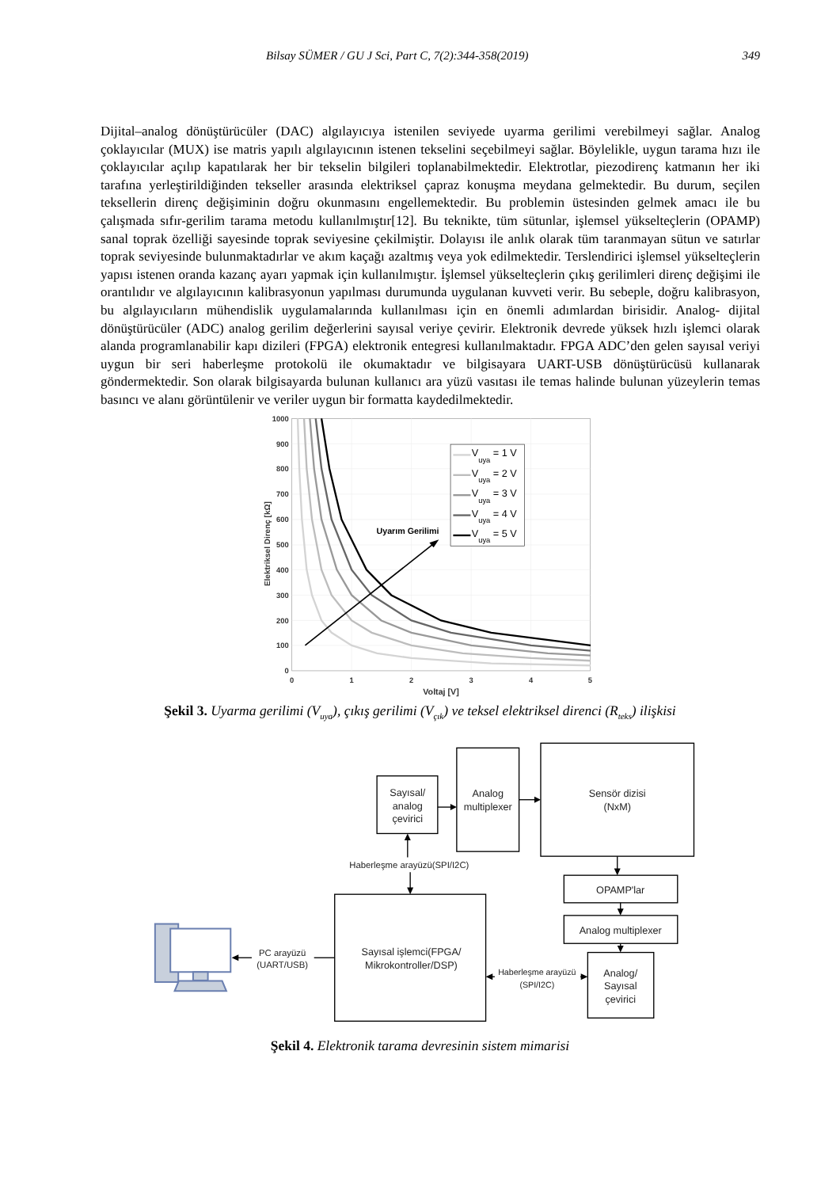Bilsay SÜMER / GU J Sci, Part C, 7(2):344-358(2019) 349
Dijital–analog dönüştürücüler (DAC) algılayıcıya istenilen seviyede uyarma gerilimi verebilmeyi sağlar. Analog çoklayıcılar (MUX) ise matris yapılı algılayıcının istenen tekselini seçebilmeyi sağlar. Böylelikle, uygun tarama hızı ile çoklayıcılar açılıp kapatılarak her bir tekselin bilgileri toplanabilmektedir. Elektrotlar, piezodirenç katmanın her iki tarafına yerleştirildiğinden teksel­ler arasında elektriksel çapraz konuşma meydana gelmektedir. Bu durum, seçilen teksellerin direnç değişiminin doğru okunmasını engellemektedir. Bu problemin üstesinden gelmek amacı ile bu çalışmada sıfır-gerilim tarama metodu kullanılmıştır[12]. Bu teknikte, tüm sütunlar, işlemsel yükselteçlerin (OPAMP) sanal toprak özelliği sayesinde toprak seviyesine çekilmiştir. Dolayısı ile anlık olarak tüm taranmayan sütun ve satırlar toprak seviyesinde bulunmaktadırlar ve akım kaçağı azaltmış veya yok edilmektedir. Terslendirici işlemsel yükselteçlerin yapısı istenen oranda kazanç ayarı yapmak için kullanılmıştır. İşlemsel yükselteçlerin çıkış gerilimleri direnç değişimi ile orantılıdır ve algılayıcının kalibrasyonun yapılması durumunda uygulanan kuvveti verir. Bu sebeple, doğru kalibrasyon, bu algılayıcıların mühendislik uygulamalarında kullanılması için en önemli adımlardan birisidir. Analog- dijital dönüştürücüler (ADC) analog gerilim değerlerini sayısal veriye çevirir. Elektronik devrede yüksek hızlı işlemci olarak alanda programlanabilir kapı dizileri (FPGA) elektronik entegresi kullanılmaktadır. FPGA ADC’den gelen sayısal veriyi uygun bir seri haberleşme protokolü ile okumaktadır ve bilgisayara UART-USB dönüştürücüsü kullanarak göndermektedir. Son olarak bilgisayarda bulunan kullanıcı ara yüzü vasıtası ile temas halinde bulunan yüzeylerin temas basıncı ve alanı görüntülenir ve veriler uygun bir formatta kaydedilmektedir.
1000
900
800
700
600
500
400
300
200
100
0
0
1
2
3
4
5
Voltaj [V]
Elektriksel Direnç [kΩ]
Uyarım Gerilimi
Vuya = 1 V
Vuya = 2 V
Vuya = 3 V
Vuya = 4 V
Vuya = 5 V
Şekil 3. Uyarma gerilimi (V<sub>uya</sub>), çıkış gerilimi (V<sub>çık</sub>) ve teksel elektriksel direnci (R<sub>teks</sub>) ilişkisi
Sayısal/
analog
çevirici
Analog
multiplexer
Sensör dizisi
(NxM)
Haberleşme arayüzü(SPI/I2C)
OPAMP'lar
Analog multiplexer
PC arayüzü
(UART/USB)
Sayısal işlemci(FPGA/
Mikrokontroller/DSP)
Haberleşme arayüzü
(SPI/I2C)
Analog/
Sayısal
çevirici
Şekil 4. Elektronik tarama devresinin sistem mimarisi